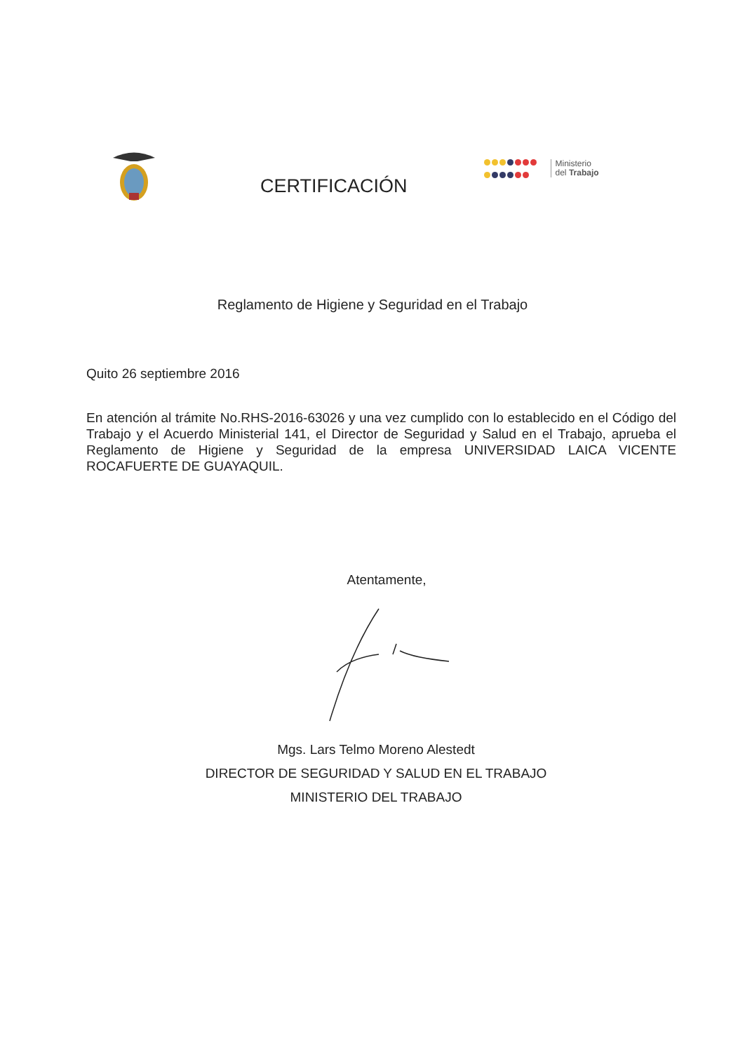CERTIFICACIÓN
Ministerio
del Trabajo
Reglamento de Higiene y Seguridad en el Trabajo
Quito 26 septiembre 2016
En atención al trámite No.RHS-2016-63026 y una vez cumplido con lo establecido en el Código del Trabajo y el Acuerdo Ministerial 141, el Director de Seguridad y Salud en el Trabajo, aprueba el Reglamento de Higiene y Seguridad de la empresa UNIVERSIDAD LAICA VICENTE ROCAFUERTE DE GUAYAQUIL.
Atentamente,
Mgs. Lars Telmo Moreno Alestedt
DIRECTOR DE SEGURIDAD Y SALUD EN EL TRABAJO
MINISTERIO DEL TRABAJO